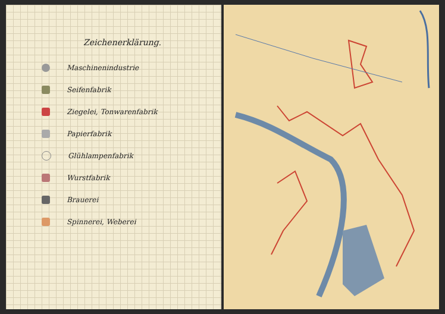Zeichenerklärung.
Maschinenindustrie
Seifenfabrik
Ziegelei, Tonwarenfabrik
Papierfabrik
Glühlampenfabrik
Wurstfabrik
Brauerei
Spinnerei, Weberei